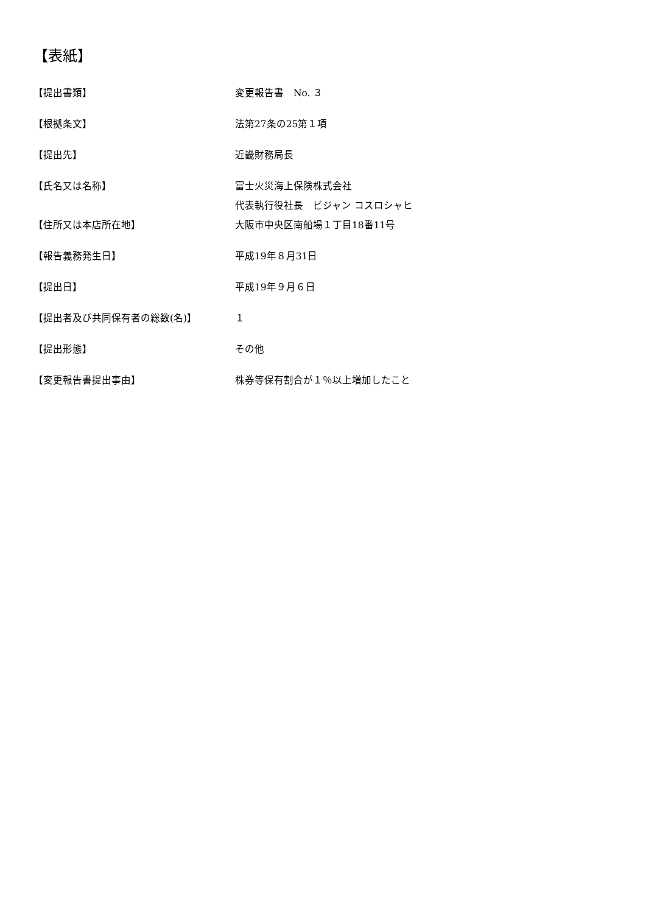【表紙】
【提出書類】 変更報告書　No. ３
【根拠条文】 法第27条の25第１項
【提出先】 近畿財務局長
【氏名又は名称】 富士火災海上保険株式会社
代表執行役社長　ビジャン コスロシャヒ
【住所又は本店所在地】 大阪市中央区南船場１丁目18番11号
【報告義務発生日】 平成19年８月31日
【提出日】 平成19年９月６日
【提出者及び共同保有者の総数(名)】 １
【提出形態】 その他
【変更報告書提出事由】 株券等保有割合が１％以上増加したこと